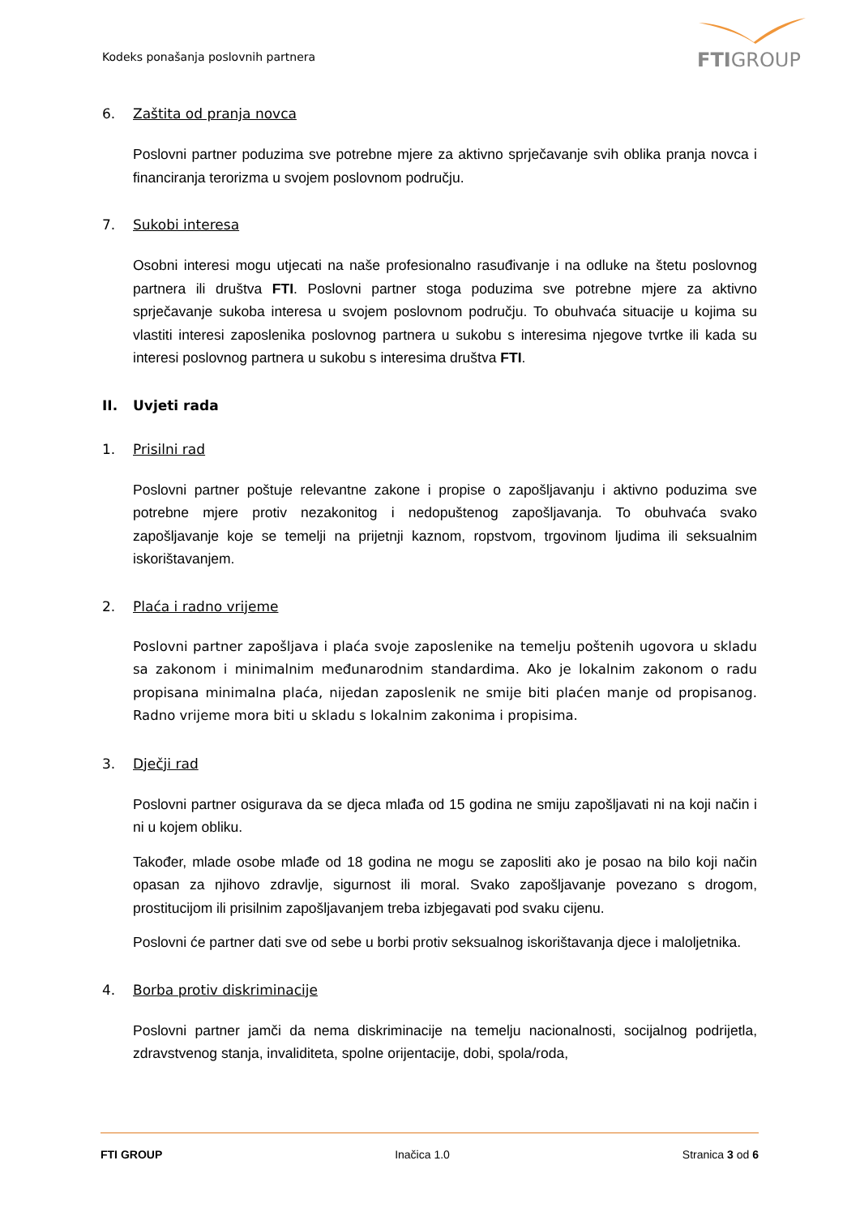Kodeks ponašanja poslovnih partnera
FTIGROUP
6. Zaštita od pranja novca
Poslovni partner poduzima sve potrebne mjere za aktivno sprječavanje svih oblika pranja novca i financiranja terorizma u svojem poslovnom području.
7. Sukobi interesa
Osobni interesi mogu utjecati na naše profesionalno rasuđivanje i na odluke na štetu poslovnog partnera ili društva FTI. Poslovni partner stoga poduzima sve potrebne mjere za aktivno sprječavanje sukoba interesa u svojem poslovnom području. To obuhvaća situacije u kojima su vlastiti interesi zaposlenika poslovnog partnera u sukobu s interesima njegove tvrtke ili kada su interesi poslovnog partnera u sukobu s interesima društva FTI.
II. Uvjeti rada
1. Prisilni rad
Poslovni partner poštuje relevantne zakone i propise o zapošljavanju i aktivno poduzima sve potrebne mjere protiv nezakonitog i nedopuštenog zapošljavanja. To obuhvaća svako zapošljavanje koje se temelji na prijetnji kaznom, ropstvom, trgovinom ljudima ili seksualnim iskorištavanjem.
2. Plaća i radno vrijeme
Poslovni partner zapošljava i plaća svoje zaposlenike na temelju poštenih ugovora u skladu sa zakonom i minimalnim međunarodnim standardima. Ako je lokalnim zakonom o radu propisana minimalna plaća, nijedan zaposlenik ne smije biti plaćen manje od propisanog. Radno vrijeme mora biti u skladu s lokalnim zakonima i propisima.
3. Dječji rad
Poslovni partner osigurava da se djeca mlađa od 15 godina ne smiju zapošljavati ni na koji način i ni u kojem obliku.
Također, mlade osobe mlađe od 18 godina ne mogu se zaposliti ako je posao na bilo koji način opasan za njihovo zdravlje, sigurnost ili moral. Svako zapošljavanje povezano s drogom, prostitucijom ili prisilnim zapošljavanjem treba izbjegavati pod svaku cijenu.
Poslovni će partner dati sve od sebe u borbi protiv seksualnog iskorištavanja djece i maloljetnika.
4. Borba protiv diskriminacije
Poslovni partner jamči da nema diskriminacije na temelju nacionalnosti, socijalnog podrijetla, zdravstvenog stanja, invaliditeta, spolne orijentacije, dobi, spola/roda,
FTI GROUP Inačica 1.0 Stranica 3 od 6